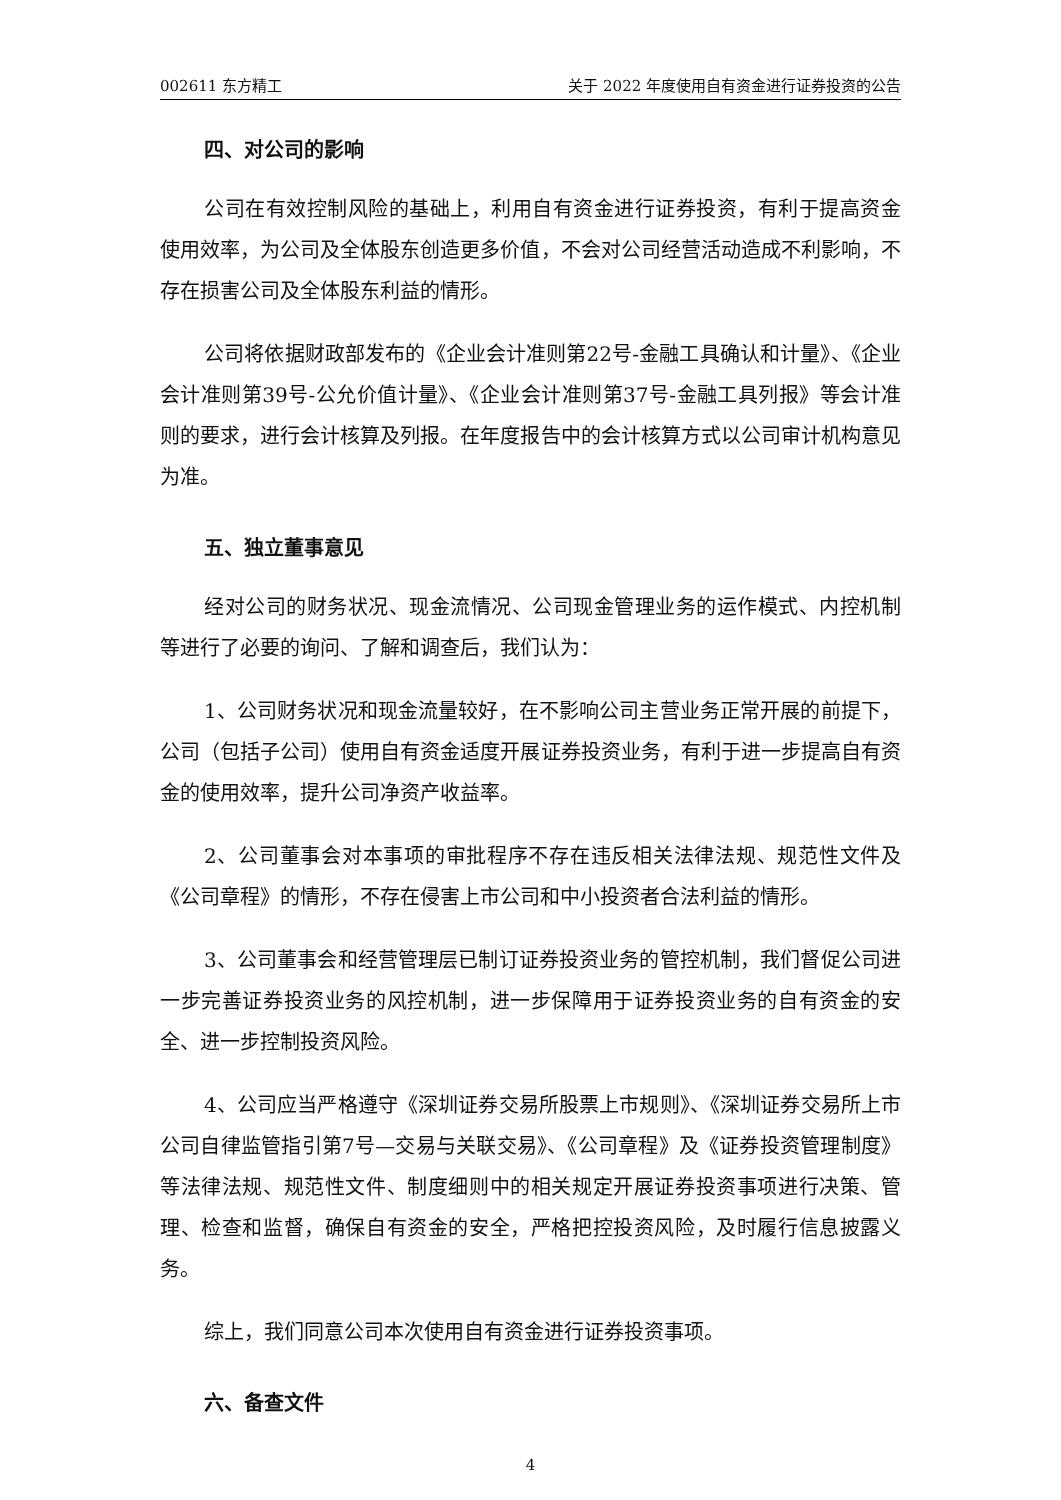002611 东方精工 关于 2022 年度使用自有资金进行证券投资的公告
四、对公司的影响
公司在有效控制风险的基础上，利用自有资金进行证券投资，有利于提高资金使用效率，为公司及全体股东创造更多价值，不会对公司经营活动造成不利影响，不存在损害公司及全体股东利益的情形。
公司将依据财政部发布的《企业会计准则第22号-金融工具确认和计量》、《企业会计准则第39号-公允价值计量》、《企业会计准则第37号-金融工具列报》等会计准则的要求，进行会计核算及列报。在年度报告中的会计核算方式以公司审计机构意见为准。
五、独立董事意见
经对公司的财务状况、现金流情况、公司现金管理业务的运作模式、内控机制等进行了必要的询问、了解和调查后，我们认为：
1、公司财务状况和现金流量较好，在不影响公司主营业务正常开展的前提下，公司（包括子公司）使用自有资金适度开展证券投资业务，有利于进一步提高自有资金的使用效率，提升公司净资产收益率。
2、公司董事会对本事项的审批程序不存在违反相关法律法规、规范性文件及《公司章程》的情形，不存在侵害上市公司和中小投资者合法利益的情形。
3、公司董事会和经营管理层已制订证券投资业务的管控机制，我们督促公司进一步完善证券投资业务的风控机制，进一步保障用于证券投资业务的自有资金的安全、进一步控制投资风险。
4、公司应当严格遵守《深圳证券交易所股票上市规则》、《深圳证券交易所上市公司自律监管指引第7号—交易与关联交易》、《公司章程》及《证券投资管理制度》等法律法规、规范性文件、制度细则中的相关规定开展证券投资事项进行决策、管理、检查和监督，确保自有资金的安全，严格把控投资风险，及时履行信息披露义务。
综上，我们同意公司本次使用自有资金进行证券投资事项。
六、备查文件
4